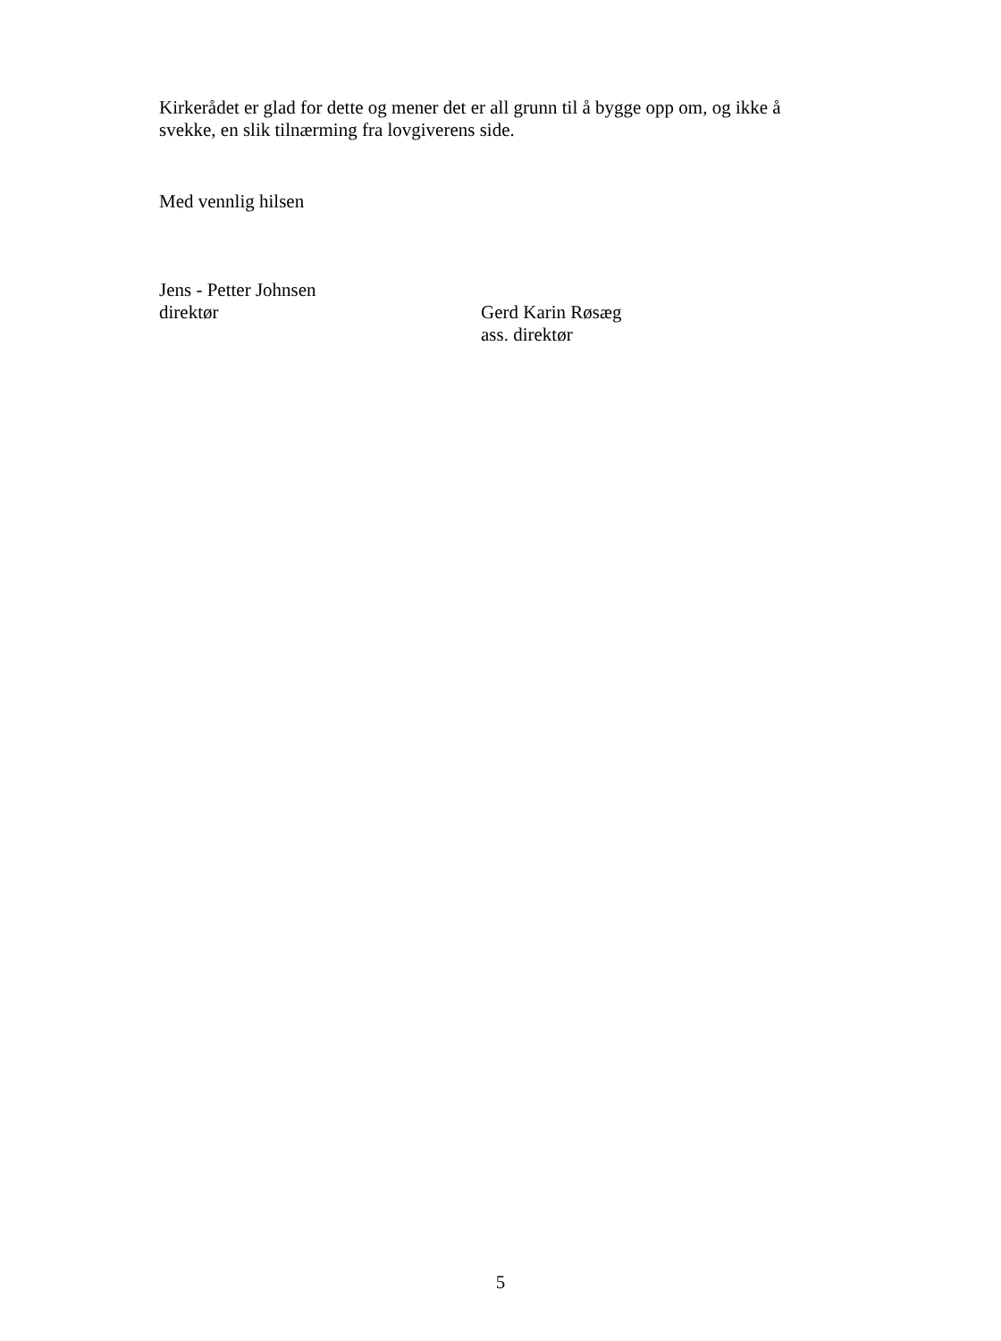Kirkerådet er glad for dette og mener det er all grunn til å bygge opp om, og ikke å svekke, en slik tilnærming fra lovgiverens side.
Med vennlig hilsen
Jens - Petter Johnsen
direktør
Gerd Karin Røsæg
ass. direktør
5